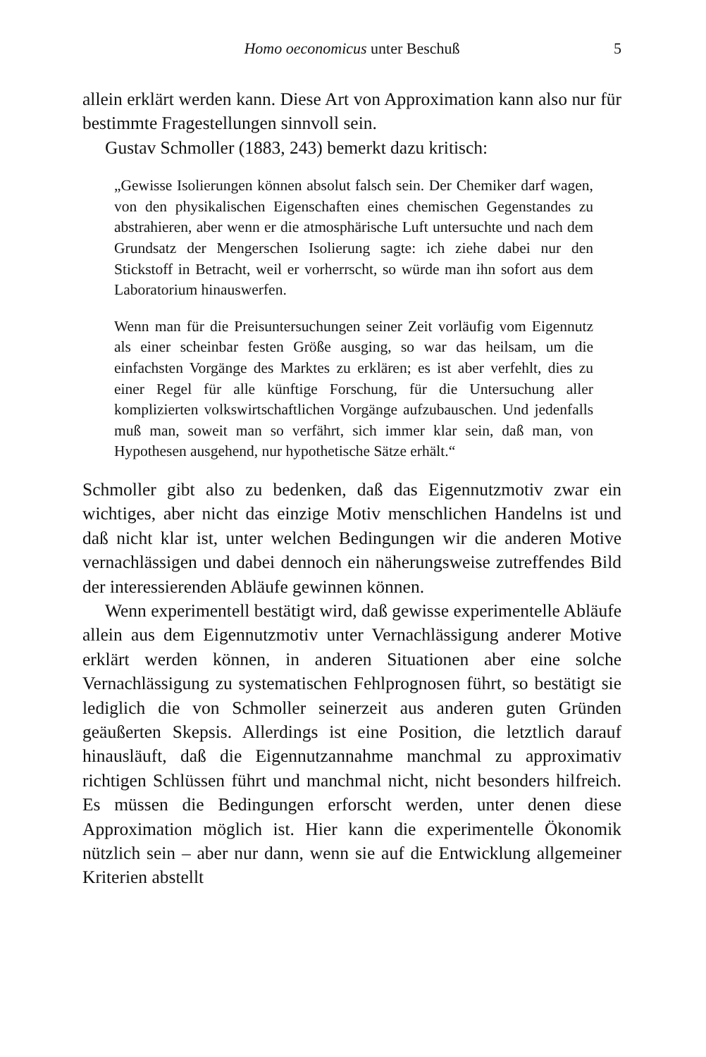Homo oeconomicus unter Beschuß 5
allein erklärt werden kann. Diese Art von Approximation kann also nur für bestimmte Fragestellungen sinnvoll sein.
Gustav Schmoller (1883, 243) bemerkt dazu kritisch:
„Gewisse Isolierungen können absolut falsch sein. Der Chemiker darf wagen, von den physikalischen Eigenschaften eines chemischen Gegenstandes zu abstrahieren, aber wenn er die atmosphärische Luft untersuchte und nach dem Grundsatz der Mengerschen Isolierung sagte: ich ziehe dabei nur den Stickstoff in Betracht, weil er vorherrscht, so würde man ihn sofort aus dem Laboratorium hinauswerfen.
Wenn man für die Preisuntersuchungen seiner Zeit vorläufig vom Eigennutz als einer scheinbar festen Größe ausging, so war das heilsam, um die einfachsten Vorgänge des Marktes zu erklären; es ist aber verfehlt, dies zu einer Regel für alle künftige Forschung, für die Untersuchung aller komplizierten volkswirtschaftlichen Vorgänge aufzubauschen. Und jedenfalls muß man, soweit man so verfährt, sich immer klar sein, daß man, von Hypothesen ausgehend, nur hypothetische Sätze erhält.“
Schmoller gibt also zu bedenken, daß das Eigennutzmotiv zwar ein wichtiges, aber nicht das einzige Motiv menschlichen Handelns ist und daß nicht klar ist, unter welchen Bedingungen wir die anderen Motive vernachlässigen und dabei dennoch ein näherungsweise zutreffendes Bild der interessierenden Abläufe gewinnen können.
Wenn experimentell bestätigt wird, daß gewisse experimentelle Abläufe allein aus dem Eigennutzmotiv unter Vernachlässigung anderer Motive erklärt werden können, in anderen Situationen aber eine solche Vernachlässigung zu systematischen Fehlprognosen führt, so bestätigt sie lediglich die von Schmoller seinerzeit aus anderen guten Gründen geäußerten Skepsis. Allerdings ist eine Position, die letztlich darauf hinausläuft, daß die Eigennutzannahme manchmal zu approximativ richtigen Schlüssen führt und manchmal nicht, nicht besonders hilfreich. Es müssen die Bedingungen erforscht werden, unter denen diese Approximation möglich ist. Hier kann die experimentelle Ökonomik nützlich sein – aber nur dann, wenn sie auf die Entwicklung allgemeiner Kriterien abstellt